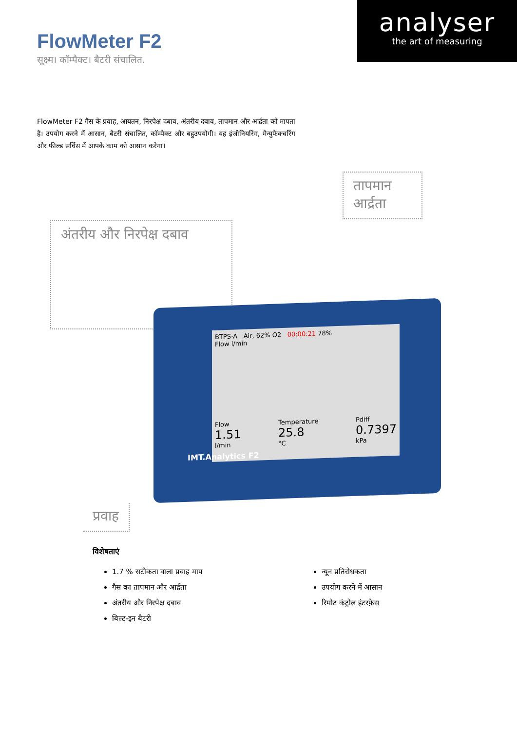analyser
the art of measuring
FlowMeter F2
सूक्ष्म। कॉम्पैक्ट। बैटरी संचालित.
FlowMeter F2 गैस के प्रवाह, आयतन, निरपेक्ष दबाव, अंतरीय दबाव, तापमान और आर्द्रता को मापता है। उपयोग करने में आसान, बैटरी संचालित, कॉम्पैक्ट और बहुउपयोगी। यह इंजीनियरिंग, मैन्युफैक्चरिंग और फील्ड सर्विस में आपके काम को आसान करेगा।
अंतरीय और निरपेक्ष दबाव
तापमान
आर्द्रता
BTPS-A Air, 62% O2 00:00:21 78%
Flow l/min
Flow
1.51
l/min Temperature
25.8
°C Pdiff
0.7397
kPa
IMT.Analytics F2
प्रवाह
विशेषताएं
1.7 % सटीकता वाला प्रवाह माप
गैस का तापमान और आर्द्रता
अंतरीय और निरपेक्ष दबाव
बिल्ट-इन बैटरी
न्यून प्रतिरोधकता
उपयोग करने में आसान
रिमोट कंट्रोल इंटरफ़ेस